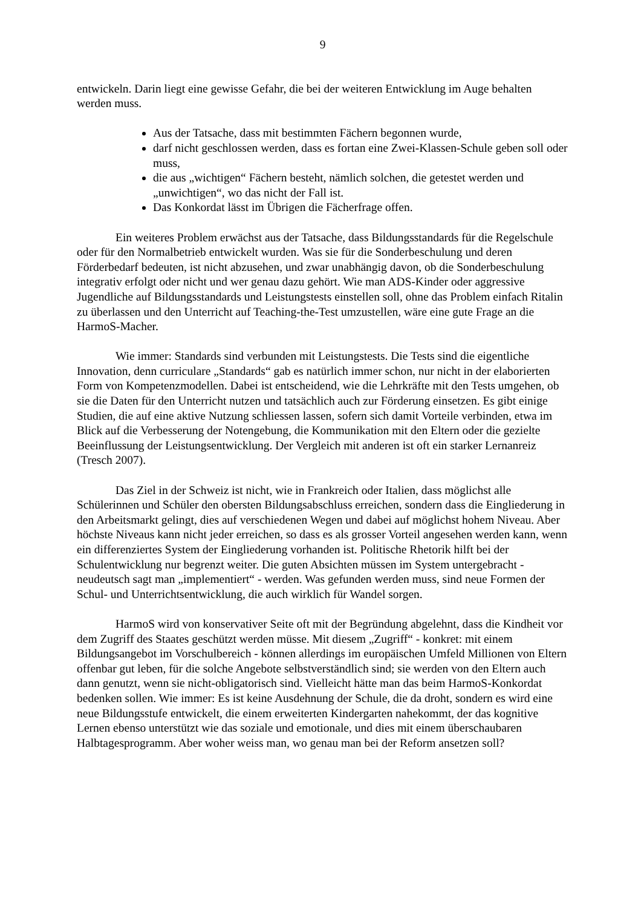9
entwickeln. Darin liegt eine gewisse Gefahr, die bei der weiteren Entwicklung im Auge behalten werden muss.
Aus der Tatsache, dass mit bestimmten Fächern begonnen wurde,
darf nicht geschlossen werden, dass es fortan eine Zwei-Klassen-Schule geben soll oder muss,
die aus „wichtigen“ Fächern besteht, nämlich solchen, die getestet werden und „unwichtigen“, wo das nicht der Fall ist.
Das Konkordat lässt im Übrigen die Fächerfrage offen.
Ein weiteres Problem erwächst aus der Tatsache, dass Bildungsstandards für die Regelschule oder für den Normalbetrieb entwickelt wurden. Was sie für die Sonderbeschulung und deren Förderbedarf bedeuten, ist nicht abzusehen, und zwar unabhängig davon, ob die Sonderbeschulung integrativ erfolgt oder nicht und wer genau dazu gehört. Wie man ADS-Kinder oder aggressive Jugendliche auf Bildungsstandards und Leistungstests einstellen soll, ohne das Problem einfach Ritalin zu überlassen und den Unterricht auf Teaching-the-Test umzustellen, wäre eine gute Frage an die HarmoS-Macher.
Wie immer: Standards sind verbunden mit Leistungstests. Die Tests sind die eigentliche Innovation, denn curriculare „Standards“ gab es natürlich immer schon, nur nicht in der elaborierten Form von Kompetenzmodellen. Dabei ist entscheidend, wie die Lehrkräfte mit den Tests umgehen, ob sie die Daten für den Unterricht nutzen und tatsächlich auch zur Förderung einsetzen. Es gibt einige Studien, die auf eine aktive Nutzung schliessen lassen, sofern sich damit Vorteile verbinden, etwa im Blick auf die Verbesserung der Notengebung, die Kommunikation mit den Eltern oder die gezielte Beeinflussung der Leistungsentwicklung. Der Vergleich mit anderen ist oft ein starker Lernanreiz (Tresch 2007).
Das Ziel in der Schweiz ist nicht, wie in Frankreich oder Italien, dass möglichst alle Schülerinnen und Schüler den obersten Bildungsabschluss erreichen, sondern dass die Eingliederung in den Arbeitsmarkt gelingt, dies auf verschiedenen Wegen und dabei auf möglichst hohem Niveau. Aber höchste Niveaus kann nicht jeder erreichen, so dass es als grosser Vorteil angesehen werden kann, wenn ein differenziertes System der Eingliederung vorhanden ist. Politische Rhetorik hilft bei der Schulentwicklung nur begrenzt weiter. Die guten Absichten müssen im System untergebracht - neudeutsch sagt man „implementiert“ - werden. Was gefunden werden muss, sind neue Formen der Schul- und Unterrichtsentwicklung, die auch wirklich für Wandel sorgen.
HarmoS wird von konservativer Seite oft mit der Begründung abgelehnt, dass die Kindheit vor dem Zugriff des Staates geschützt werden müsse. Mit diesem „Zugriff“ - konkret: mit einem Bildungsangebot im Vorschulbereich - können allerdings im europäischen Umfeld Millionen von Eltern offenbar gut leben, für die solche Angebote selbstverständlich sind; sie werden von den Eltern auch dann genutzt, wenn sie nicht-obligatorisch sind. Vielleicht hätte man das beim HarmoS-Konkordat bedenken sollen. Wie immer: Es ist keine Ausdehnung der Schule, die da droht, sondern es wird eine neue Bildungsstufe entwickelt, die einem erweiterten Kindergarten nahekommt, der das kognitive Lernen ebenso unterstützt wie das soziale und emotionale, und dies mit einem überschaubaren Halbtagesprogramm. Aber woher weiss man, wo genau man bei der Reform ansetzen soll?